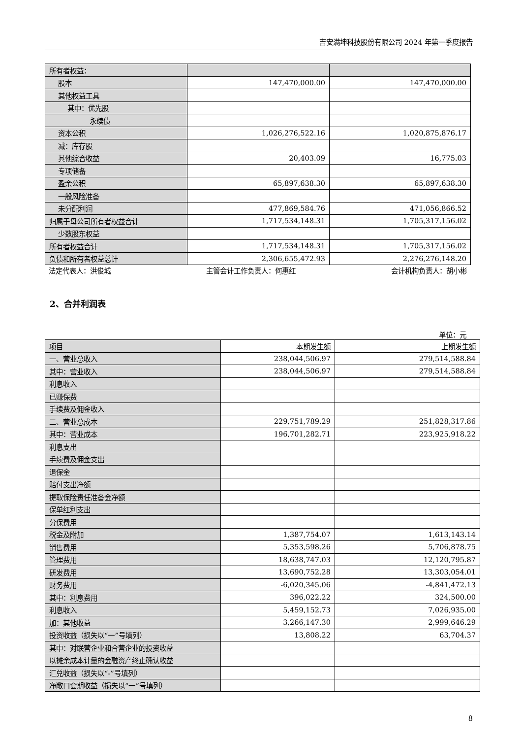吉安满坤科技股份有限公司 2024 年第一季度报告
| 所有者权益： | | |
| 股本 | 147,470,000.00 | 147,470,000.00 |
| 其他权益工具 | | |
| 其中：优先股 | | |
| 永续债 | | |
| 资本公积 | 1,026,276,522.16 | 1,020,875,876.17 |
| 减：库存股 | | |
| 其他综合收益 | 20,403.09 | 16,775.03 |
| 专项储备 | | |
| 盈余公积 | 65,897,638.30 | 65,897,638.30 |
| 一般风险准备 | | |
| 未分配利润 | 477,869,584.76 | 471,056,866.52 |
| 归属于母公司所有者权益合计 | 1,717,534,148.31 | 1,705,317,156.02 |
| 少数股东权益 | | |
| 所有者权益合计 | 1,717,534,148.31 | 1,705,317,156.02 |
| 负债和所有者权益总计 | 2,306,655,472.93 | 2,276,276,148.20 |
法定代表人：洪俊城 主管会计工作负责人：何惠红 会计机构负责人：胡小彬
2、合并利润表
单位：元
| 项目 | 本期发生额 | 上期发生额 |
| --- | --- | --- |
| 一、营业总收入 | 238,044,506.97 | 279,514,588.84 |
| 其中：营业收入 | 238,044,506.97 | 279,514,588.84 |
| 利息收入 | | |
| 已赚保费 | | |
| 手续费及佣金收入 | | |
| 二、营业总成本 | 229,751,789.29 | 251,828,317.86 |
| 其中：营业成本 | 196,701,282.71 | 223,925,918.22 |
| 利息支出 | | |
| 手续费及佣金支出 | | |
| 退保金 | | |
| 赔付支出净额 | | |
| 提取保险责任准备金净额 | | |
| 保单红利支出 | | |
| 分保费用 | | |
| 税金及附加 | 1,387,754.07 | 1,613,143.14 |
| 销售费用 | 5,353,598.26 | 5,706,878.75 |
| 管理费用 | 18,638,747.03 | 12,120,795.87 |
| 研发费用 | 13,690,752.28 | 13,303,054.01 |
| 财务费用 | -6,020,345.06 | -4,841,472.13 |
| 其中：利息费用 | 396,022.22 | 324,500.00 |
| 利息收入 | 5,459,152.73 | 7,026,935.00 |
| 加：其他收益 | 3,266,147.30 | 2,999,646.29 |
| 投资收益（损失以“一”号填列） | 13,808.22 | 63,704.37 |
| 其中：对联营企业和合营企业的投资收益 | | |
| 以摊余成本计量的金融资产终止确认收益 | | |
| 汇兑收益（损失以“-”号填列） | | |
| 净敞口套期收益（损失以“一”号填列） | | |
8